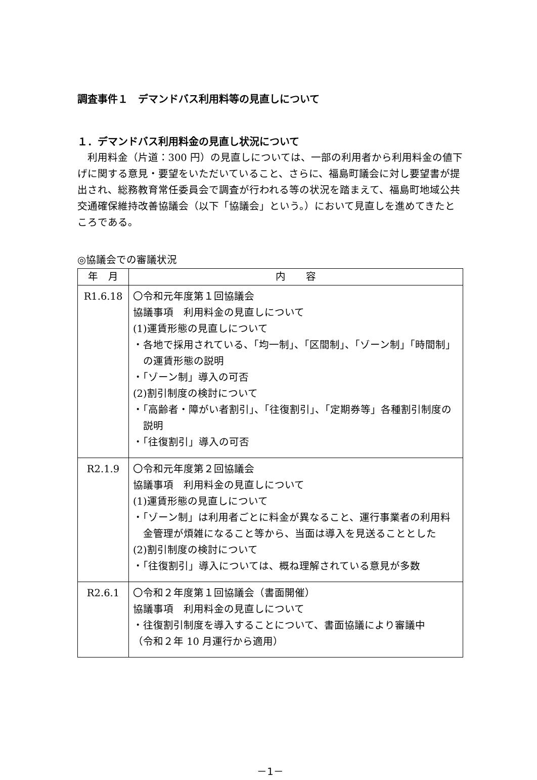調査事件１　デマンドバス利用料等の見直しについて
１．デマンドバス利用料金の見直し状況について
利用料金（片道：300 円）の見直しについては、一部の利用者から利用料金の値下げに関する意見・要望をいただいていること、さらに、福島町議会に対し要望書が提出され、総務教育常任委員会で調査が行われる等の状況を踏まえて、福島町地域公共交通確保維持改善協議会（以下「協議会」という。）において見直しを進めてきたところである。
◎協議会での審議状況
| 年 月 | 内 容 |
| --- | --- |
| R1.6.18 | 〇令和元年度第１回協議会 協議事項 利用料金の見直しについて (1)運賃形態の見直しについて ・各地で採用されている、「均一制」、「区間制」、「ゾーン制」「時間制」の運賃形態の説明 ・「ゾーン制」導入の可否 (2)割引制度の検討について ・「高齢者・障がい者割引」、「往復割引」、「定期券等」各種割引制度の説明 ・「往復割引」導入の可否 |
| R2.1.9 | 〇令和元年度第２回協議会 協議事項 利用料金の見直しについて (1)運賃形態の見直しについて ・「ゾーン制」は利用者ごとに料金が異なること、運行事業者の利用料金管理が煩雑になること等から、当面は導入を見送ることとした (2)割引制度の検討について ・「往復割引」導入については、概ね理解されている意見が多数 |
| R2.6.1 | 〇令和２年度第１回協議会（書面開催） 協議事項 利用料金の見直しについて ・往復割引制度を導入することについて、書面協議により審議中 （令和２年 10 月運行から適用） |
－1－